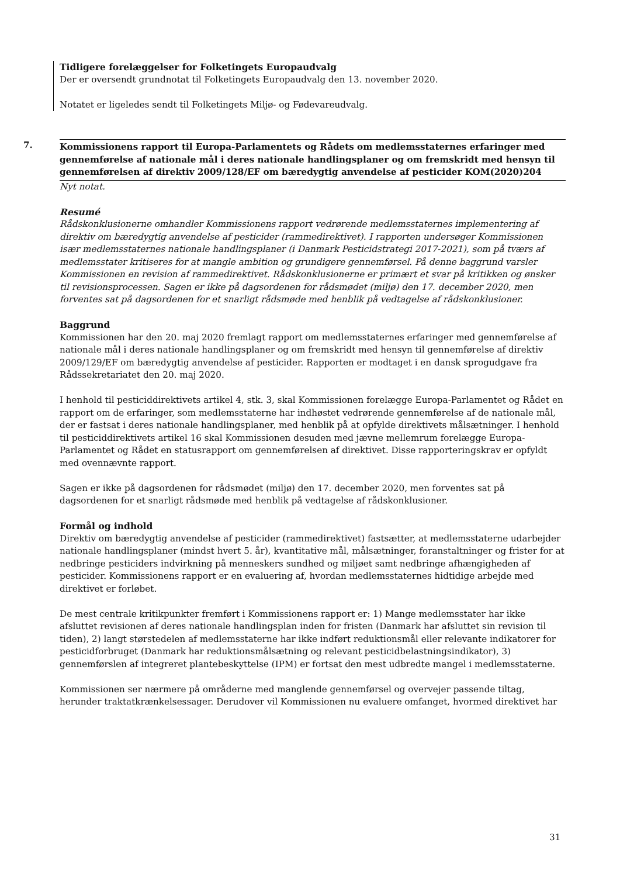Tidligere forelæggelser for Folketingets Europaudvalg
Der er oversendt grundnotat til Folketingets Europaudvalg den 13. november 2020.
Notatet er ligeledes sendt til Folketingets Miljø- og Fødevareudvalg.
7. Kommissionens rapport til Europa-Parlamentets og Rådets om medlemsstaternes erfaringer med gennemførelse af nationale mål i deres nationale handlingsplaner og om fremskridt med hensyn til gennemførelsen af direktiv 2009/128/EF om bæredygtig anvendelse af pesticider KOM(2020)204
Nyt notat.
Resumé
Rådskonklusionerne omhandler Kommissionens rapport vedrørende medlemsstaternes implementering af direktiv om bæredygtig anvendelse af pesticider (rammedirektivet). I rapporten undersøger Kommissionen især medlemsstaternes nationale handlingsplaner (i Danmark Pesticidstrategi 2017-2021), som på tværs af medlemsstater kritiseres for at mangle ambition og grundigere gennemførsel. På denne baggrund varsler Kommissionen en revision af rammedirektivet. Rådskonklusionerne er primært et svar på kritikken og ønsker til revisionsprocessen. Sagen er ikke på dagsordenen for rådsmødet (miljø) den 17. december 2020, men forventes sat på dagsordenen for et snarligt rådsmøde med henblik på vedtagelse af rådskonklusioner.
Baggrund
Kommissionen har den 20. maj 2020 fremlagt rapport om medlemsstaternes erfaringer med gennemførelse af nationale mål i deres nationale handlingsplaner og om fremskridt med hensyn til gennemførelse af direktiv 2009/129/EF om bæredygtig anvendelse af pesticider. Rapporten er modtaget i en dansk sprogudgave fra Rådssekretariatet den 20. maj 2020.
I henhold til pesticiddirektivets artikel 4, stk. 3, skal Kommissionen forelægge Europa-Parlamentet og Rådet en rapport om de erfaringer, som medlemsstaterne har indhøstet vedrørende gennemførelse af de nationale mål, der er fastsat i deres nationale handlingsplaner, med henblik på at opfylde direktivets målsætninger. I henhold til pesticiddirektivets artikel 16 skal Kommissionen desuden med jævne mellemrum forelægge Europa-Parlamentet og Rådet en statusrapport om gennemførelsen af direktivet. Disse rapporteringskrav er opfyldt med ovennævnte rapport.
Sagen er ikke på dagsordenen for rådsmødet (miljø) den 17. december 2020, men forventes sat på dagsordenen for et snarligt rådsmøde med henblik på vedtagelse af rådskonklusioner.
Formål og indhold
Direktiv om bæredygtig anvendelse af pesticider (rammedirektivet) fastsætter, at medlemsstaterne udarbejder nationale handlingsplaner (mindst hvert 5. år), kvantitative mål, målsætninger, foranstaltninger og frister for at nedbringe pesticiders indvirkning på menneskers sundhed og miljøet samt nedbringe afhængigheden af pesticider. Kommissionens rapport er en evaluering af, hvordan medlemsstaternes hidtidige arbejde med direktivet er forløbet.
De mest centrale kritikpunkter fremført i Kommissionens rapport er: 1) Mange medlemsstater har ikke afsluttet revisionen af deres nationale handlingsplan inden for fristen (Danmark har afsluttet sin revision til tiden), 2) langt størstedelen af medlemsstaterne har ikke indført reduktionsmål eller relevante indikatorer for pesticidforbruget (Danmark har reduktionsmålsætning og relevant pesticidbelastningsindikator), 3) gennemførslen af integreret plantebeskyttelse (IPM) er fortsat den mest udbredte mangel i medlemsstaterne.
Kommissionen ser nærmere på områderne med manglende gennemførsel og overvejer passende tiltag, herunder traktatkrænkelsessager. Derudover vil Kommissionen nu evaluere omfanget, hvormed direktivet har
31